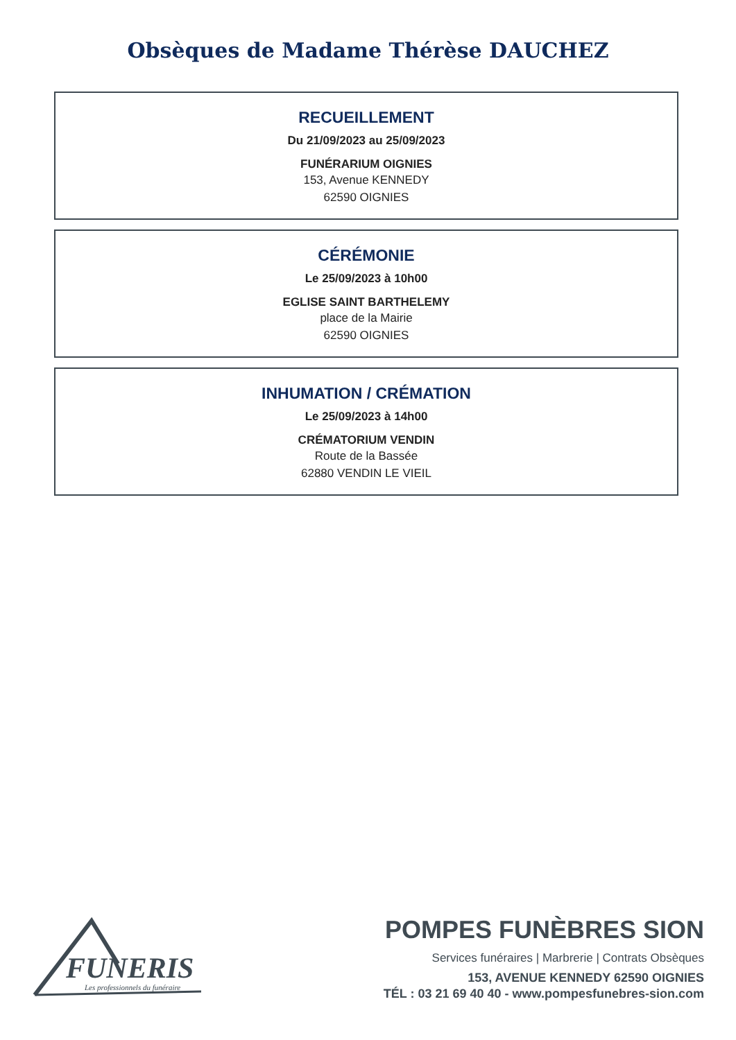Obsèques de Madame Thérèse DAUCHEZ
RECUEILLEMENT
Du 21/09/2023 au 25/09/2023
FUNÉRARIUM OIGNIES
153, Avenue KENNEDY
62590 OIGNIES
CÉRÉMONIE
Le 25/09/2023 à 10h00
EGLISE SAINT BARTHELEMY
place de la Mairie
62590 OIGNIES
INHUMATION / CRÉMATION
Le 25/09/2023 à 14h00
CRÉMATORIUM VENDIN
Route de la Bassée
62880 VENDIN LE VIEIL
FUNERIS
Les professionnels du funéraire
POMPES FUNÈBRES SION
Services funéraires | Marbrerie | Contrats Obsèques
153, AVENUE KENNEDY 62590 OIGNIES
TÉL : 03 21 69 40 40 - www.pompesfunebres-sion.com